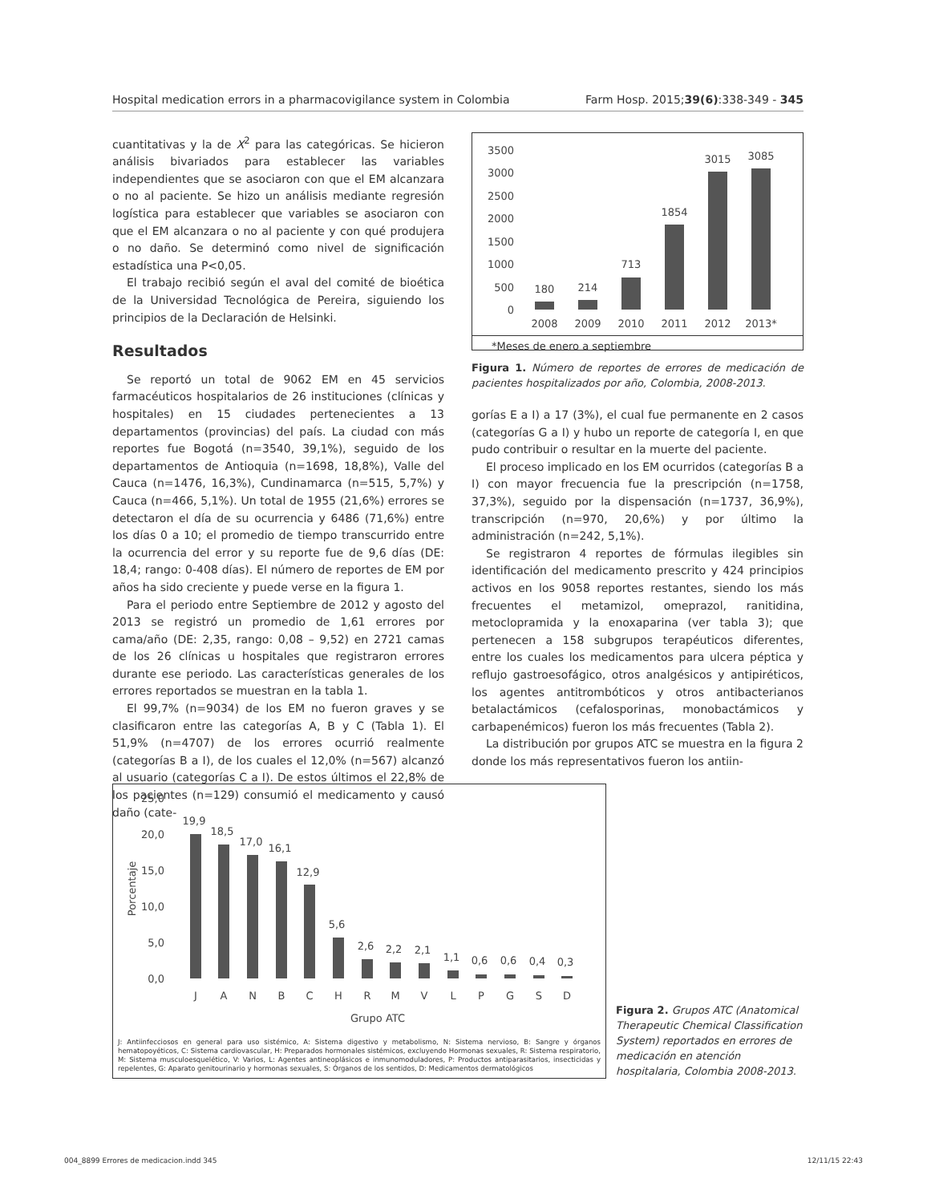Hospital medication errors in a pharmacovigilance system in Colombia Farm Hosp. 2015;39(6):338-349 - 345
cuantitativas y la de X<sup>2</sup> para las categóricas. Se hicieron análisis bivariados para establecer las variables independientes que se asociaron con que el EM alcanzara o no al paciente. Se hizo un análisis mediante regresión logística para establecer que variables se asociaron con que el EM alcanzara o no al paciente y con qué produjera o no daño. Se determinó como nivel de significación estadística una P<0,05.
El trabajo recibió según el aval del comité de bioética de la Universidad Tecnológica de Pereira, siguiendo los principios de la Declaración de Helsinki.
Resultados
Se reportó un total de 9062 EM en 45 servicios farmacéuticos hospitalarios de 26 instituciones (clínicas y hospitales) en 15 ciudades pertenecientes a 13 departamentos (provincias) del país. La ciudad con más reportes fue Bogotá (n=3540, 39,1%), seguido de los departamentos de Antioquia (n=1698, 18,8%), Valle del Cauca (n=1476, 16,3%), Cundinamarca (n=515, 5,7%) y Cauca (n=466, 5,1%). Un total de 1955 (21,6%) errores se detectaron el día de su ocurrencia y 6486 (71,6%) entre los días 0 a 10; el promedio de tiempo transcurrido entre la ocurrencia del error y su reporte fue de 9,6 días (DE: 18,4; rango: 0-408 días). El número de reportes de EM por años ha sido creciente y puede verse en la figura 1.
Para el periodo entre Septiembre de 2012 y agosto del 2013 se registró un promedio de 1,61 errores por cama/año (DE: 2,35, rango: 0,08 – 9,52) en 2721 camas de los 26 clínicas u hospitales que registraron errores durante ese periodo. Las características generales de los errores reportados se muestran en la tabla 1.
El 99,7% (n=9034) de los EM no fueron graves y se clasificaron entre las categorías A, B y C (Tabla 1). El 51,9% (n=4707) de los errores ocurrió realmente (categorías B a I), de los cuales el 12,0% (n=567) alcanzó al usuario (categorías C a I). De estos últimos el 22,8% de los pacientes (n=129) consumió el medicamento y causó daño (cate-
3500
3000
2500
2000
1500
1000
500
0
180
214
713
1854
3015
3085
2008
2009
2010
2011
2012
2013*
*Meses de enero a septiembre
Figura 1. Número de reportes de errores de medicación de pacientes hospitalizados por año, Colombia, 2008-2013.
gorías E a I) a 17 (3%), el cual fue permanente en 2 casos (categorías G a I) y hubo un reporte de categoría I, en que pudo contribuir o resultar en la muerte del paciente.
El proceso implicado en los EM ocurridos (categorías B a I) con mayor frecuencia fue la prescripción (n=1758, 37,3%), seguido por la dispensación (n=1737, 36,9%), transcripción (n=970, 20,6%) y por último la administración (n=242, 5,1%).
Se registraron 4 reportes de fórmulas ilegibles sin identificación del medicamento prescrito y 424 principios activos en los 9058 reportes restantes, siendo los más frecuentes el metamizol, omeprazol, ranitidina, metoclopramida y la enoxaparina (ver tabla 3); que pertenecen a 158 subgrupos terapéuticos diferentes, entre los cuales los medicamentos para ulcera péptica y reflujo gastroesofágico, otros analgésicos y antipiréticos, los agentes antitrombóticos y otros antibacterianos betalactámicos (cefalosporinas, monobactámicos y carbapenémicos) fueron los más frecuentes (Tabla 2).
La distribución por grupos ATC se muestra en la figura 2 donde los más representativos fueron los antiin-
25,0
20,0
15,0
10,0
5,0
0,0
Porcentaje
19,9
18,5
17,0
16,1
12,9
5,6
2,6
2,2
2,1
1,1
0,6
0,6
0,4
0,3
J
A
N
B
C
H
R
M
V
L
P
G
S
D
Grupo ATC
J: Antiinfecciosos en general para uso sistémico, A: Sistema digestivo y metabolismo, N: Sistema nervioso, B: Sangre y órganos hematopoyéticos, C: Sistema cardiovascular, H: Preparados hormonales sistémicos, excluyendo Hormonas sexuales, R: Sistema respiratorio, M: Sistema musculoesquelético, V: Varios, L: Agentes antineoplásicos e inmunomoduladores, P: Productos antiparasitarios, insecticidas y repelentes, G: Aparato genitourinario y hormonas sexuales, S: Órganos de los sentidos, D: Medicamentos dermatológicos
Figura 2. Grupos ATC (Anatomical Therapeutic Chemical Classification System) reportados en errores de medicación en atención hospitalaria, Colombia 2008-2013.
004_8899 Errores de medicacion.indd 345 12/11/15 22:43